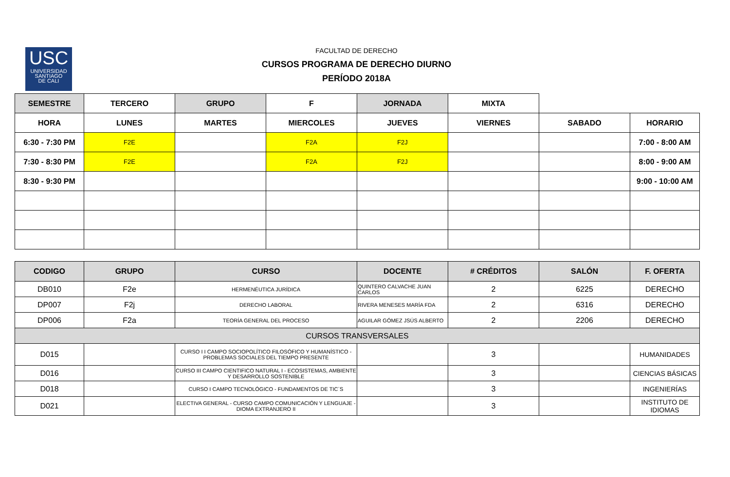USC
UNIVERSIDAD
SANTIAGO
DE CALI
FACULTAD DE DERECHO
CURSOS PROGRAMA DE DERECHO DIURNO
PERÍODO 2018A
| SEMESTRE | TERCERO | GRUPO | F | JORNADA | MIXTA | | |
| HORA | LUNES | MARTES | MIERCOLES | JUEVES | VIERNES | SABADO | HORARIO |
| 6:30 - 7:30 PM | F2E | | F2A | F2J | | | 7:00 - 8:00 AM |
| 7:30 - 8:30 PM | F2E | | F2A | F2J | | | 8:00 - 9:00 AM |
| 8:30 - 9:30 PM | | | | | | | 9:00 - 10:00 AM |
| CODIGO | GRUPO | CURSO | DOCENTE | # CRÉDITOS | SALÓN | F. OFERTA |
| --- | --- | --- | --- | --- | --- | --- |
| DB010 | F2e | HERMENÉUTICA JURÍDICA | QUINTERO CALVACHE JUAN CARLOS | 2 | 6225 | DERECHO |
| DP007 | F2j | DERECHO LABORAL | RIVERA MENESES MARÍA FDA | 2 | 6316 | DERECHO |
| DP006 | F2a | TEORÍA GENERAL DEL PROCESO | AGUILAR GÓMEZ JSÚS ALBERTO | 2 | 2206 | DERECHO |
| CURSOS TRANSVERSALES | | | | | | |
| D015 | | CURSO I I CAMPO SOCIOPOLÍTICO FILOSÓFICO Y HUMANÍSTICO - PROBLEMAS SOCIALES DEL TIEMPO PRESENTE | | 3 | | HUMANIDADES |
| D016 | | CURSO III CAMPO CIENTIFICO NATURAL I - ECOSISTEMAS, AMBIENTE Y DESARROLLO SOSTENIBLE | | 3 | | CIENCIAS BÁSICAS |
| D018 | | CURSO I CAMPO TECNOLÓGICO - FUNDAMENTOS DE TIC`S | | 3 | | INGENIERÍAS |
| D021 | | ELECTIVA GENERAL - CURSO CAMPO COMUNICACIÓN Y LENGUAJE - DIOMA EXTRANJERO II | | 3 | | INSTITUTO DE IDIOMAS |